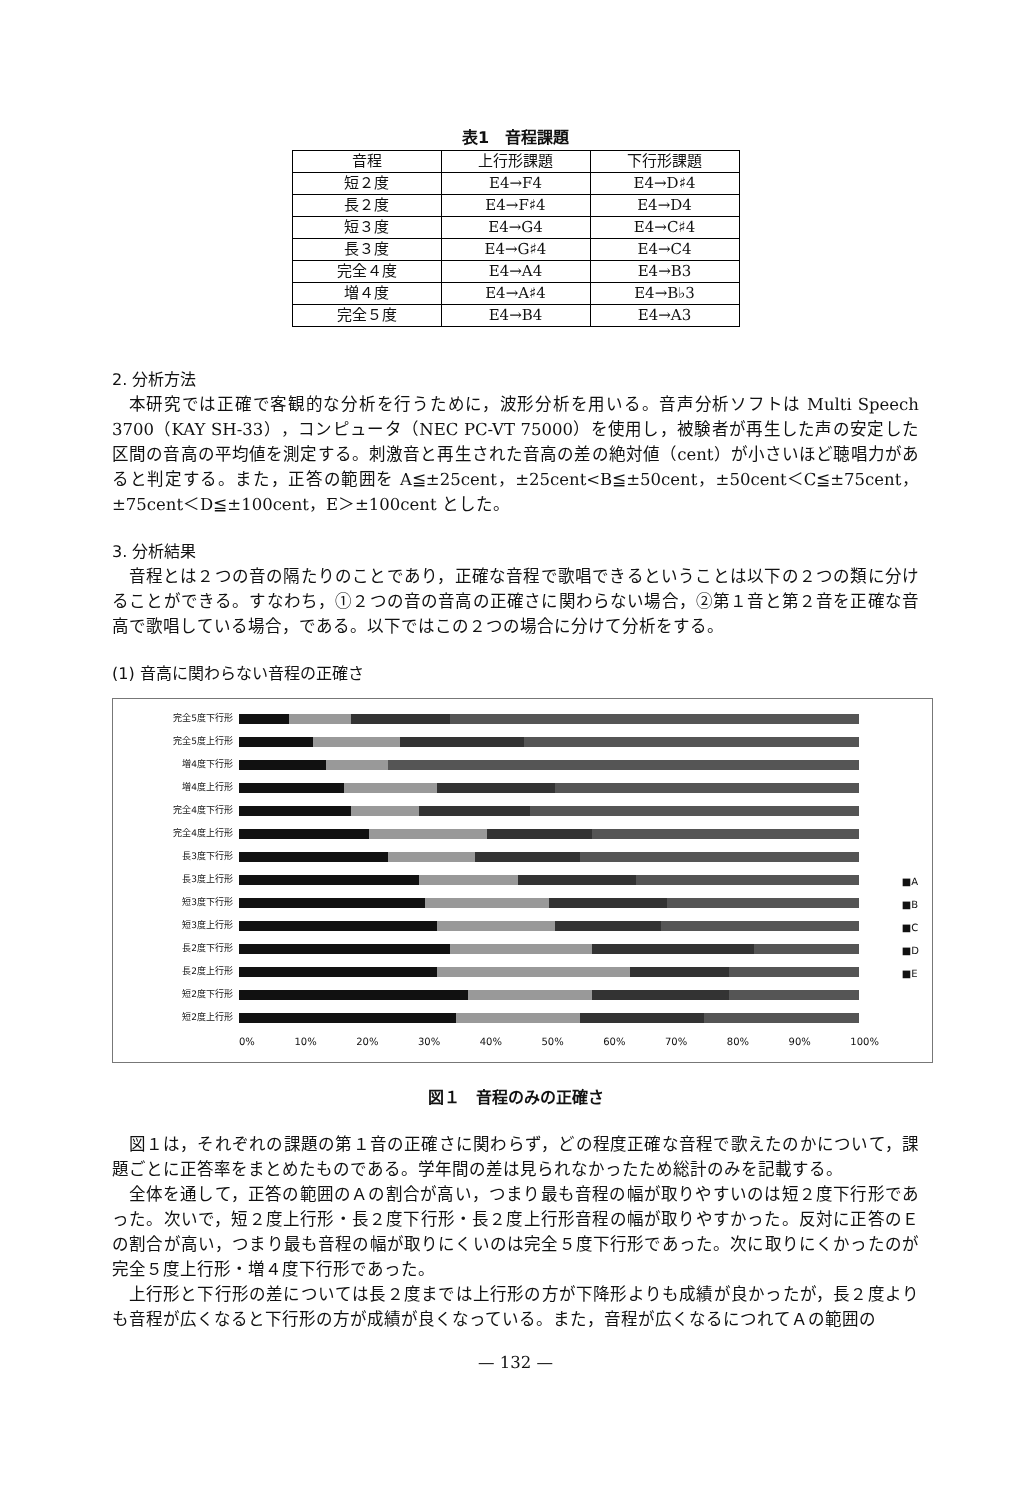表1　音程課題
| 音程 | 上行形課題 | 下行形課題 |
| 短２度 | E4→F4 | E4→D♯4 |
| 長２度 | E4→F♯4 | E4→D4 |
| 短３度 | E4→G4 | E4→C♯4 |
| 長３度 | E4→G♯4 | E4→C4 |
| 完全４度 | E4→A4 | E4→B3 |
| 増４度 | E4→A♯4 | E4→B♭3 |
| 完全５度 | E4→B4 | E4→A3 |
2. 分析方法
本研究では正確で客観的な分析を行うために，波形分析を用いる。音声分析ソフトは Multi Speech 3700（KAY SH-33），コンピュータ（NEC PC-VT 75000）を使用し，被験者が再生した声の安定した区間の音高の平均値を測定する。刺激音と再生された音高の差の絶対値（cent）が小さいほど聴唱力があると判定する。また，正答の範囲を A≦±25cent，±25cent<B≦±50cent，±50cent＜C≦±75cent，±75cent＜D≦±100cent，E＞±100cent とした。
3. 分析結果
音程とは２つの音の隔たりのことであり，正確な音程で歌唱できるということは以下の２つの類に分けることができる。すなわち，①２つの音の音高の正確さに関わらない場合，②第１音と第２音を正確な音高で歌唱している場合，である。以下ではこの２つの場合に分けて分析をする。
(1) 音高に関わらない音程の正確さ
完全5度下行形
完全5度上行形
増4度下行形
増4度上行形
完全4度下行形
完全4度上行形
長3度下行形
長3度上行形
短3度下行形
短3度上行形
長2度下行形
長2度上行形
短2度下行形
短2度上行形
0% 10% 20% 30% 40% 50% 60% 70% 80% 90% 100%
■A
■B
■C
■D
■E
図１　音程のみの正確さ
図１は，それぞれの課題の第１音の正確さに関わらず，どの程度正確な音程で歌えたのかについて，課題ごとに正答率をまとめたものである。学年間の差は見られなかったため総計のみを記載する。
全体を通して，正答の範囲のＡの割合が高い，つまり最も音程の幅が取りやすいのは短２度下行形であった。次いで，短２度上行形・長２度下行形・長２度上行形音程の幅が取りやすかった。反対に正答のＥの割合が高い，つまり最も音程の幅が取りにくいのは完全５度下行形であった。次に取りにくかったのが完全５度上行形・増４度下行形であった。
上行形と下行形の差については長２度までは上行形の方が下降形よりも成績が良かったが，長２度よりも音程が広くなると下行形の方が成績が良くなっている。また，音程が広くなるにつれてＡの範囲の
— 132 —